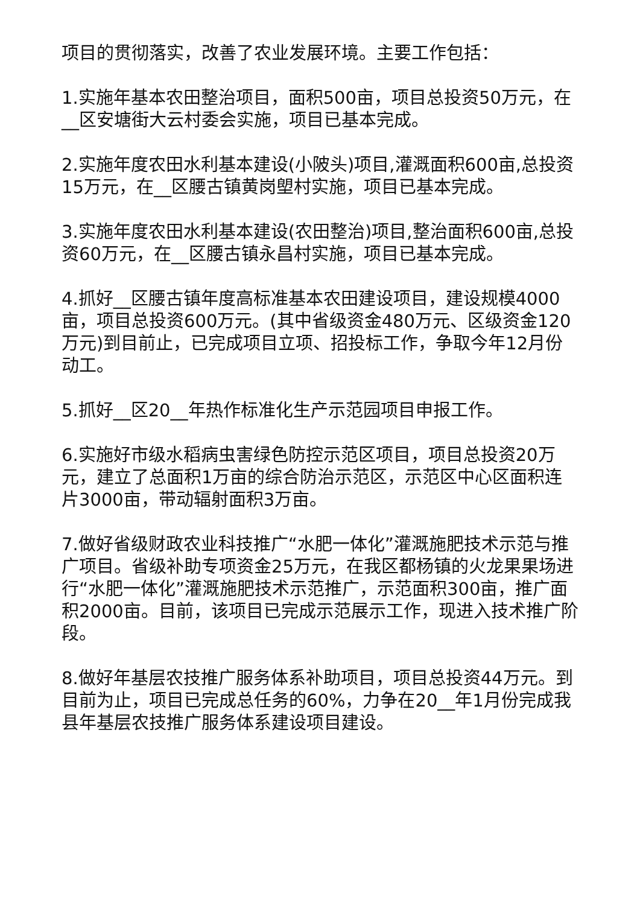项目的贯彻落实，改善了农业发展环境。主要工作包括：
1.实施年基本农田整治项目，面积500亩，项目总投资50万元，在__区安塘街大云村委会实施，项目已基本完成。
2.实施年度农田水利基本建设(小陂头)项目,灌溉面积600亩,总投资15万元，在__区腰古镇黄岗塱村实施，项目已基本完成。
3.实施年度农田水利基本建设(农田整治)项目,整治面积600亩,总投资60万元，在__区腰古镇永昌村实施，项目已基本完成。
4.抓好__区腰古镇年度高标准基本农田建设项目，建设规模4000亩，项目总投资600万元。(其中省级资金480万元、区级资金120万元)到目前止，已完成项目立项、招投标工作，争取今年12月份动工。
5.抓好__区20__年热作标准化生产示范园项目申报工作。
6.实施好市级水稻病虫害绿色防控示范区项目，项目总投资20万元，建立了总面积1万亩的综合防治示范区，示范区中心区面积连片3000亩，带动辐射面积3万亩。
7.做好省级财政农业科技推广“水肥一体化”灌溉施肥技术示范与推广项目。省级补助专项资金25万元，在我区都杨镇的火龙果果场进行“水肥一体化”灌溉施肥技术示范推广，示范面积300亩，推广面积2000亩。目前，该项目已完成示范展示工作，现进入技术推广阶段。
8.做好年基层农技推广服务体系补助项目，项目总投资44万元。到目前为止，项目已完成总任务的60%，力争在20__年1月份完成我县年基层农技推广服务体系建设项目建设。